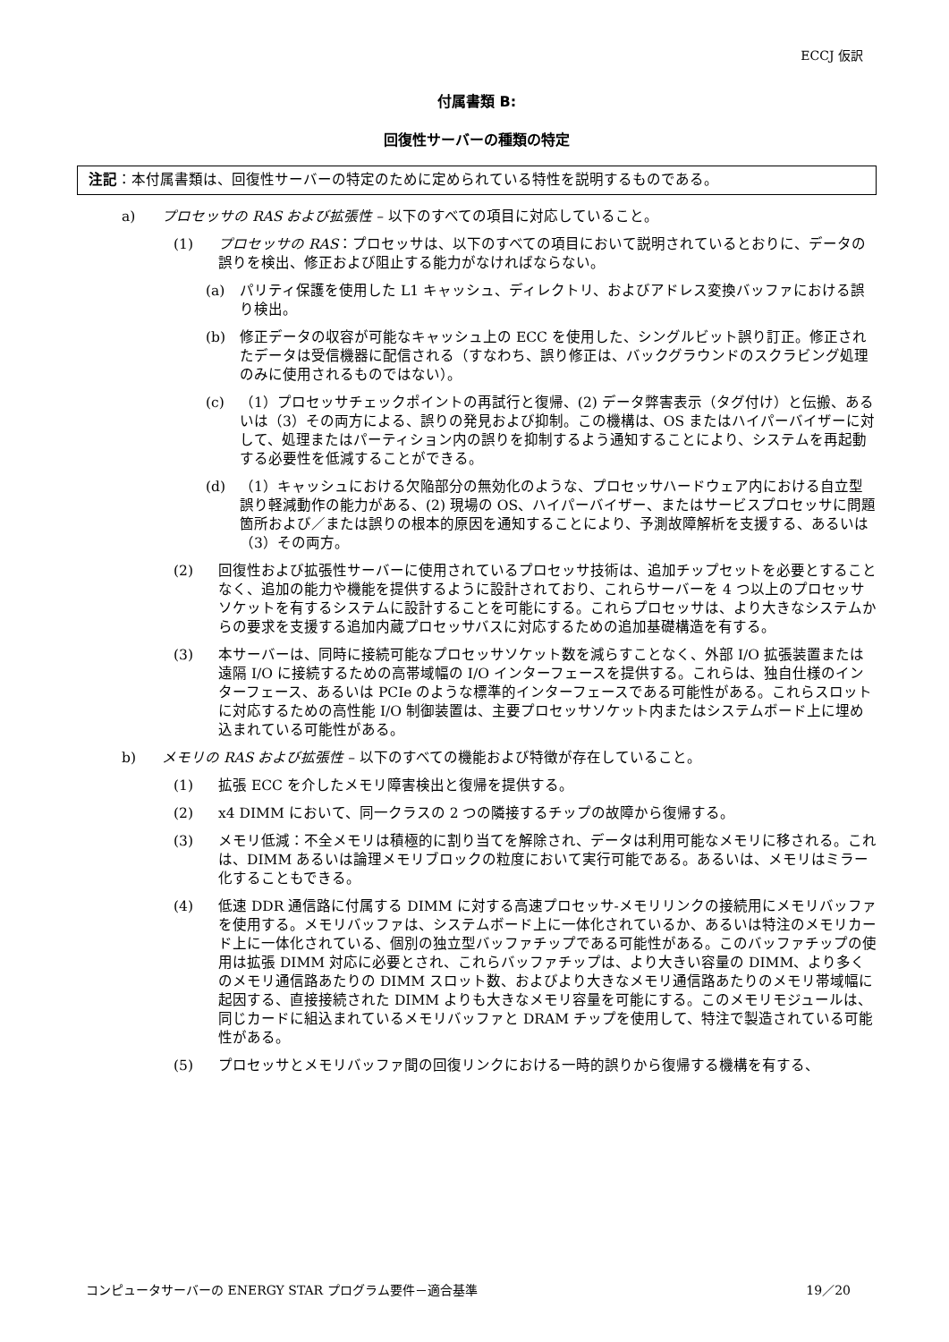ECCJ 仮訳
付属書類 B:
回復性サーバーの種類の特定
注記：本付属書類は、回復性サーバーの特定のために定められている特性を説明するものである。
a) プロセッサの RAS および拡張性 – 以下のすべての項目に対応していること。
(1) プロセッサの RAS：プロセッサは、以下のすべての項目において説明されているとおりに、データの誤りを検出、修正および阻止する能力がなければならない。
(a) パリティ保護を使用した L1 キャッシュ、ディレクトリ、およびアドレス変換バッファにおける誤り検出。
(b) 修正データの収容が可能なキャッシュ上の ECC を使用した、シングルビット誤り訂正。修正されたデータは受信機器に配信される（すなわち、誤り修正は、バックグラウンドのスクラビング処理のみに使用されるものではない）。
(c) （1）プロセッサチェックポイントの再試行と復帰、(2) データ弊害表示（タグ付け）と伝搬、あるいは（3）その両方による、誤りの発見および抑制。この機構は、OS またはハイパーバイザーに対して、処理またはパーティション内の誤りを抑制するよう通知することにより、システムを再起動する必要性を低減することができる。
(d) （1）キャッシュにおける欠陥部分の無効化のような、プロセッサハードウェア内における自立型誤り軽減動作の能力がある、(2) 現場の OS、ハイパーバイザー、またはサービスプロセッサに問題箇所および／または誤りの根本的原因を通知することにより、予測故障解析を支援する、あるいは（3）その両方。
(2) 回復性および拡張性サーバーに使用されているプロセッサ技術は、追加チップセットを必要とすることなく、追加の能力や機能を提供するように設計されており、これらサーバーを 4 つ以上のプロセッサソケットを有するシステムに設計することを可能にする。これらプロセッサは、より大きなシステムからの要求を支援する追加内蔵プロセッサバスに対応するための追加基礎構造を有する。
(3) 本サーバーは、同時に接続可能なプロセッサソケット数を減らすことなく、外部 I/O 拡張装置または遠隔 I/O に接続するための高帯域幅の I/O インターフェースを提供する。これらは、独自仕様のインターフェース、あるいは PCIe のような標準的インターフェースである可能性がある。これらスロットに対応するための高性能 I/O 制御装置は、主要プロセッサソケット内またはシステムボード上に埋め込まれている可能性がある。
b) メモリの RAS および拡張性 – 以下のすべての機能および特徴が存在していること。
(1) 拡張 ECC を介したメモリ障害検出と復帰を提供する。
(2) x4 DIMM において、同一クラスの 2 つの隣接するチップの故障から復帰する。
(3) メモリ低減：不全メモリは積極的に割り当てを解除され、データは利用可能なメモリに移される。これは、DIMM あるいは論理メモリブロックの粒度において実行可能である。あるいは、メモリはミラー化することもできる。
(4) 低速 DDR 通信路に付属する DIMM に対する高速プロセッサ-メモリリンクの接続用にメモリバッファを使用する。メモリバッファは、システムボード上に一体化されているか、あるいは特注のメモリカード上に一体化されている、個別の独立型バッファチップである可能性がある。このバッファチップの使用は拡張 DIMM 対応に必要とされ、これらバッファチップは、より大きい容量の DIMM、より多くのメモリ通信路あたりの DIMM スロット数、およびより大きなメモリ通信路あたりのメモリ帯域幅に起因する、直接接続された DIMM よりも大きなメモリ容量を可能にする。このメモリモジュールは、同じカードに組込まれているメモリバッファと DRAM チップを使用して、特注で製造されている可能性がある。
(5) プロセッサとメモリバッファ間の回復リンクにおける一時的誤りから復帰する機構を有する、
コンピュータサーバーの ENERGY STAR プログラム要件－適合基準 19／20